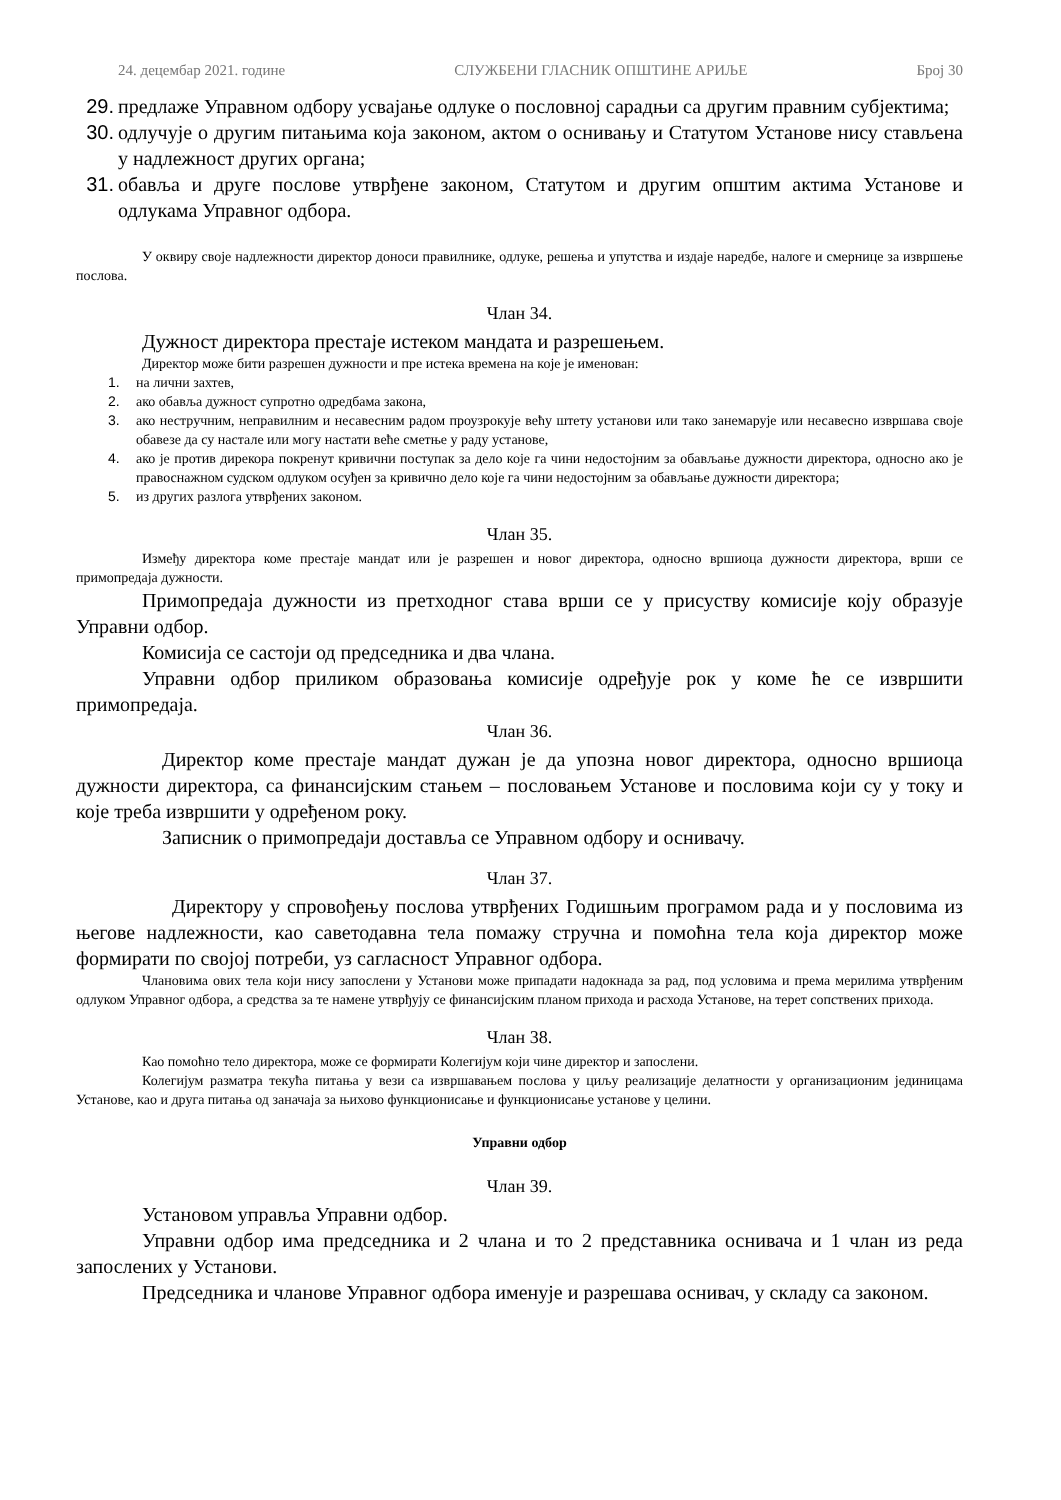24. децембар 2021. године СЛУЖБЕНИ ГЛАСНИК ОПШТИНЕ АРИЉЕ Број 30
29. предлаже Управном одбору усвајање одлуке о пословној сарадњи са другим правним субјектима;
30. одлучује о другим питањима која законом, актом о оснивању и Статутом Установе нису стављена у надлежност других органа;
31. обавља и друге послове утврђене законом, Статутом и другим општим актима Установе и одлукама Управног одбора.
У оквиру своје надлежности директор доноси правилнике, одлуке, решења и упутства и издаје наредбе, налоге и смернице за извршење послова.
Члан 34.
Дужност директора престаје истеком мандата и разрешењем.
Директор може бити разрешен дужности и пре истека времена на које је именован:
1. на лични захтев,
2. ако обавља дужност супротно одредбама закона,
3. ако нестручним, неправилним и несавесним радом проузрокује већу штету установи или тако занемарује или несавесно извршава своје обавезе да су настале или могу настати веће сметње у раду установе,
4. ако је против дирекора покренут кривични поступак за дело које га чини недостојним за обављање дужности директора, односно ако је правоснажном судском одлуком осуђен за кривично дело које га чини недостојним за обављање дужности директора;
5. из других разлога утврђених законом.
Члан 35.
Између директора коме престаје мандат или је разрешен и новог директора, односно вршиоца дужности директора, врши се примопредаја дужности.
Примопредаја дужности из претходног става врши се у присуству комисије коју образује Управни одбор.
Комисија се састоји од председника и два члана.
Управни одбор приликом образовања комисије одређује рок у коме ће се извршити примопредаја.
Члан 36.
Директор коме престаје мандат дужан је да упозна новог директора, односно вршиоца дужности директора, са финансијским стањем – пословањем Установе и пословима који су у току и које треба извршити у одређеном року.
Записник о примопредаји доставља се Управном одбору и оснивачу.
Члан 37.
Директору у спровођењу послова утврђених Годишњим програмом рада и у пословима из његове надлежности, као саветодавна тела помажу стручна и помоћна тела која директор може формирати по својој потреби, уз сагласност Управног одбора.
Члановима ових тела који нису запослени у Установи може припадати надокнада за рад, под условима и према мерилима утврђеним одлуком Управног одбора, а средства за те намене утврђују се финансијским планом прихода и расхода Установе, на терет сопствених прихода.
Члан 38.
Као помоћно тело директора, може се формирати Колегијум који чине директор и запослени.
Колегијум разматра текућа питања у вези са извршавањем послова у циљу реализације делатности у организационим јединицама Установе, као и друга питања од заначаја за њихово функционисање и функционисање установе у целини.
Управни одбор
Члан 39.
Установом управља Управни одбор.
Управни одбор има председника и 2 члана и то 2 представника оснивача и 1 члан из реда запослених у Установи.
Председника и чланове Управног одбора именује и разрешава оснивач, у складу са законом.